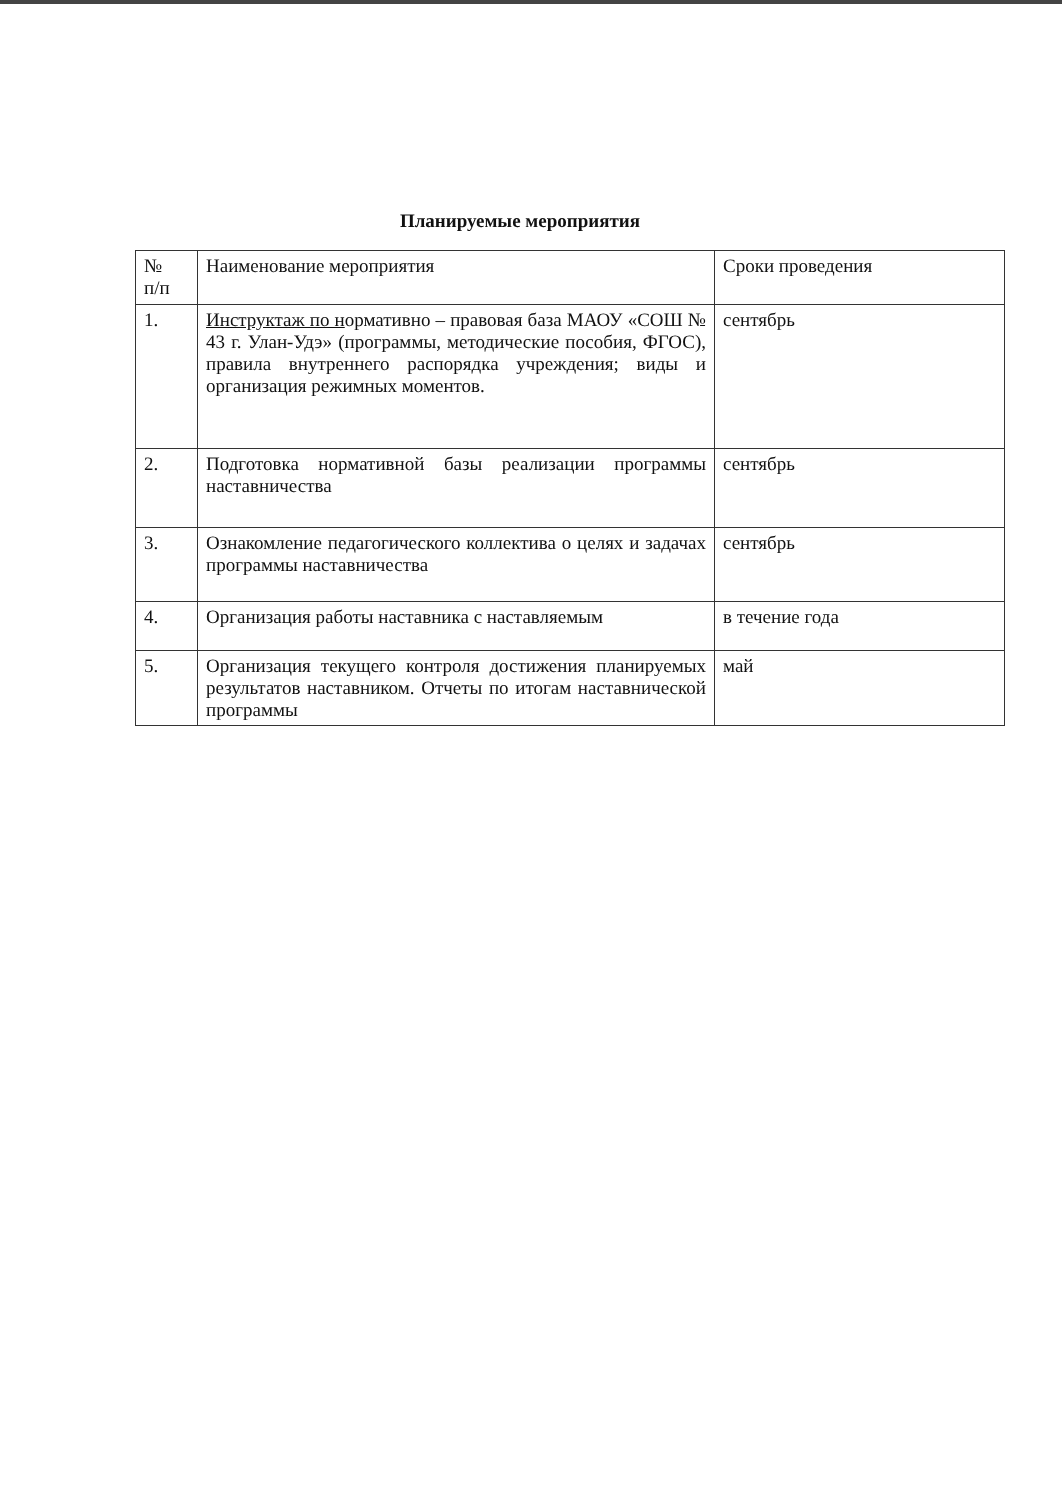Планируемые мероприятия
| № п/п | Наименование мероприятия | Сроки проведения |
| --- | --- | --- |
| 1. | Инструктаж по н ормативно – правовая база МАОУ «СОШ № 43 г. Улан-Удэ» (программы, методические пособия, ФГОС), правила внутреннего распорядка учреждения; виды и организация режимных моментов. | сентябрь |
| 2. | Подготовка нормативной базы реализации программы наставничества | сентябрь |
| 3. | Ознакомление педагогического коллектива о целях и задачах программы наставничества | сентябрь |
| 4. | Организация работы наставника с наставляемым | в течение года |
| 5. | Организация текущего контроля достижения планируемых результатов наставником. Отчеты по итогам наставнической программы | май |